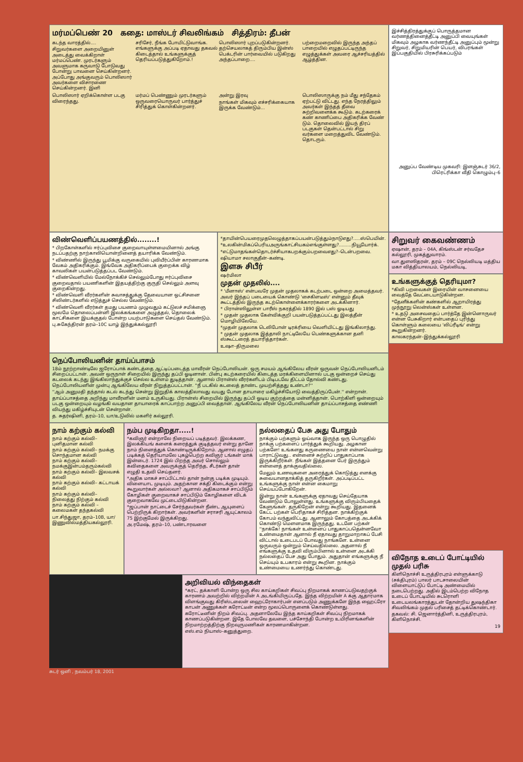மர்மப்பெண் 20 கதை: மாஸ்டர் சிவலிங்கம் சித்திரம்: தீபன்
கடந்த வாரத்தில்....
சிறுவர்களை அறையினுள் அடைத்து வைக்கிறாள் மர்மப்பெண். முரடர்களும் அவளுமாக கருவாடு போடுவது போன்று பாவனை செய்கின்றனர். அப்போது அங்குவரும் பொலிஸார் அவர்களை விசாரணை செய்கின்றனர். இனி
சரிசேர், நீங்க போயிட்டுவாங்க. எங்களுக்கு அப்படி ஏதாவது தகவல் கிடைத்தால் உங்களுக்குத் தெரியப்படுத்துகிறோம்.!
பொலிஸார் புறப்படுகின்றனர். தற்செயலாகத் திரும்பிய இன்ஸ் பெக்டரின் பார்வையில் படுகிறது அந்தப்பாறை....
பற்றைமறைவில் இருந்த அந்தப் பாறையில் எழுதப்பட்டிருந்த எழுத்துக்கள் அவரை ஆச்சரியத்தில் ஆழ்த்தின.
பொலிஸார் ஏறிக்கொள்ள படகு விரைந்தது.
மர்மப் பெண்ணும் முரடர்களும் ஒருவரையொருவர் பார்த்துச் சிரித்துக் கொள்கின்றனர்.
அன்று இரவு
நாங்கள் மிகவும் எச்சரிக்கையாக இருக்க வேண்டும்...
பொலிஸாருக்கு நம் மீது சந்தேகம் ஏற்பட்டு விட்டது. எந்த நேரத்திலும் அவர்கள் இந்தத் தீவை சுற்றிவளைக்க கூடும். கடற்கரைக் கண் காணிப்பை அதிகரிக்க வேண் டும். தொலைவில் இயந் திரப் படகுகள் தென்பட்டால் சிறு வர்களை மறைத்துவிட வேண்டும். தொடரும்.
விண்வெளிப்பயணத்தில்........!
* பிறகோள்களில் ஈர்ப்புவிசை குறைவாயுள்ளமையினால் அங்கு நடப்பதற்கு நாற்காலியொன்றினைத் தயாரிக்க வேண்டும்.
* விண்ணில் இருந்து பூமிக்கு வருகையில் புவியீர்ப்பின் காரணமாக வேகம் அதிகரிக்கும். இங்வேக அதிகரிப்பைக் குறைக்க விழ் காவலிகள் பயன்படுத்தப்பட வேண்டும்.
* விண்வெளியில் மேல்நோக்கிச் செல்லும்போது ஈர்ப்புவிசை குறைவதால் பயணிகளின் இதயத்திற்கு குருதி செல்லும் அளவு குறைகின்றது.
* விண்வெளி வீரர்களின் சுவாசத்துக்கு தேவையான ஒட்சிசனை சிலிண்டர்களில் எடுத்துச் செல்ல வேண்டும்.
* விண்வெளி வீரர்கள் தமது பயணம் முழுவதும் கட்டுலச் சமிக்ஞை மூலமே தொலைப்பன்னி இலக்கங்களை அழுத்தல், தொலைக் காட்சிகளை இயக்குதல் போன்ற பயற்பாடுகளை செய்தல் வேண்டும்.
பு.சுகேந்திரன் தரம்–10C யாழ் இந்துக்கல்லூரி
*தாயின்பெயரைமுதலெழுத்தாகப்பயன்படுத்தும்நாடுஎது?.....ஸ்பெயின்.
*உலகின்மிகப்பெரியஅருங்காட்சியகம்எங்குள்ளது?.........நியூயோர்க்.
*எட்டுமாதங்கள்தொடர்ச்சியாகபறக்கும்பறவைஎது?–டென்பறவை.
ஷியாமா சலாகுதீன்–கண்டி.
இளசு சிபீர்
ஷர்மிலா
முதன் முதலில்....
* 'மீனாஸ்' என்பவரே முதன் முதலாகக் கடற்படை ஒன்றை அமைத்தவர். அவர் இந்தப் படையைக் கொண்டு 'சைகிளடீஸ்' என்னும் தீவுக் கூட்டத்தில் இருந்த கடற்கொள்ளைக்காரர்களை அடக்கினார்.
* பிரான்ஸிலுள்ள பாரீஸ் நகரத்தில் 1890 இல் பஸ் ஓடியது
* முதன் முதலாக கேள்விக்குறி பயன்படுத்தப்பட்டது இலத்தீன் மொழியிலேயே.
*முதன் முதலாக டெலிபோன் டிரக்ரியை வெளியிட்டது இங்கிலாந்து.
* முதன் முதலாக இத்தாலி நாட்டிலேயே பெண்களுக்கான தனி ஸ்கூட்டரைத் தயாரித்தார்கள்.
உஷா–திருமலை
நெப்போலியனின் தாய்ப்பாசம்
18ம் நூற்றாண்டிலே ஐரோப்பாக் கண்டத்தை ஆட்டிப்படைத்த மாவீரன் நெப்போலியன். ஒரு சமயம் ஆங்கிலேய வீரன் ஒருவன் நெப்போலியனிடம் சிறைப்பட்டான். அவன் ஒருநாள் சிறையில் இருந்து தப்பி ஓடினான். பின்பு கடற்கரையில் கிடைத்த மரக்கிளையினால் படகு ஒன்றைச் செய்து கடலைக் கடந்து இங்கிலாந்துக்குச் செல்ல உள்ளம் துடித்தான். ஆனால் பிரான்ஸ் வீரர்களிடம் பிடிபடவே திட்டம் தோல்வி கண்டது. நெப்போலியனின் முன்பு ஆங்கிலேய வீரன் நிறுத்தப்பட்டான். ''நீ படகில் கடலைத் தாண்ட முயற்சித்தது உண்டா?''
''ஆம் அனுமதி தந்தால் கடல் கடந்து சென்று இறுதிக் காலத்திலாவது வயது போன தாயாரை மகிழ்ச்சியோடு வைத்திருப்பேன்.'' என்றான்.
தாய்ப்பாசத்தை அறிந்து மாவீரனின் மனம் உருகியது. பிரான்ஸ் சிறையில் இருந்து தப்பி ஓடிய குற்றத்தை மன்னித்தான். பொற்கிளி ஒன்றையும் படகு ஒன்றையும் வழங்கி வயதான தாயாரைக் காப்பாற்ற அனுப்பி வைத்தான். ஆங்கிலேய வீரன் நெப்போலியனின் தாய்ப்பாசத்தை எண்ணி வியந்து மகிழ்ச்சியுடன் சென்றான்.
த. சுதர்ஷினி, தரம்–10, யா/உடுவில் மகளிர் கல்லூரி.
நாம் கற்கும் கல்வி
நாம் கற்கும் கல்வி– புனிதமான கல்வி
நாம் கற்கும் கல்வி– நமக்கு சொந்தமான கல்வி
நாம் கற்கும் கல்வி– நமக்குஇன்பம்தரும்கல்வி
நாம் கற்கும் கல்வி– இலவசக் கல்வி
நாம் கற்கும் கல்வி– கட்டாயக் கல்வி
நாம் கற்கும் கல்வி– நிலைத்து நிற்கும் கல்வி
நாம் கற்கும் கல்வி – கலைமகள் தந்தகல்வி
பா.சிந்துஜா, தரம்–10B, யா/இணுவில்மத்தியகல்லூரி.
நம்ப முடிகிறதா.....!
*கவிஞர் என்றாலே நிறையப் படித்தவர். இலக்கண, இலக்கியங் களைக் கரைத்துக் குடித்தவர் என்று தானே நாம் நினைத்துக் கொண்டிருக்கிறோம். ஆனால் எழுதப் படிக்கத் தெரியாமலே புகழ்பெற்ற கவிஞர் டங்கன் மாக் இன்டைர். 1724 இல் பிறந்த அவர் சொல்லும் கவிதைகளை அவருக்குத் தெரிந்த, சீடர்கள் தான் எழுதி உதவி செய்தனர்.
*அதிக மாகச் சாப்பிட்டால் தான் நன்கு படிக்க முடியும். விளையாட முடியும். அதற்கான சக்தி கிடைக்கும் என்று கூறுவார்கள் அல்லவா? ஆனால் அதிகமாகச் சாப்பிடும் கோழிகள் குறைவாகச் சாப்பிடும் கோழிகளை விடக் குறைவாகவே முட்டையிடுகின்றன.
*ஜப்பான் நாட்டைச் சேர்ந்தவர்கள் நீண்ட ஆயுளைப் பெற்றிருக் கிறார்கள். அவர்களின் சராசரி ஆயுட்காலம் 75 இற்குமேல் இருக்கிறது.
அ.ரமேஷ், தரம்–10, பண்டாரவளை
நல்லதைப் பேசு அது போதும்
நாக்கும் பற்களும் ஓய்வாக இருந்த ஒரு பொழுதில் நாக்கு பற்களைப் பார்த்துக் கூறியது. அழகான பற்களே! உங்களது கருணையை நான் என்னவென்று பாராட்டுவது.. என்னைச் சுற்றிப் பாதுகாப்பாக இருக்கிறீர்கள். நீங்கள் இத்தனை பேர் இருந்தும் என்னைத் தாக்குவதில்லை.
மேலும் உணவுகளை அரைத்துக் கொடுத்து எனக்கு சுவையானதாக்கித் தருகிறீர்கள். அப்படிப்பட்ட உங்களுக்கு நான் என்ன கைமாறு செய்யப்போகிறேன்.
இன்று நான் உங்களுக்கு ஏதாவது செய்தேயாக வேண்டும் போலுள்ளது. உங்களுக்கு விரும்பியதைக் கேளுங்கள். தருகிறேன் என்று கூறியது. இதனைக் கேட்ட பற்கள் பெரிதாகச் சிரித்தன. நாக்கிற்குக் கோபம் வந்துவிட்டது. ஆனாலும் கோபத்தை அடக்கிக் கொண்டு மௌனமாக இருந்தது. உடனே பற்கள் ''நாக்கே! நாங்கள் உன்னைப் பாதுகாப்பதென்னவோ உண்மைதான் ஆனால் நீ ஏதாவது தாறுமாறாகப் பேசி விட்டால் உடைபடப் போவது நாங்களே. உன்னை ஒருவரும் ஒன்றும் செய்வதில்லை. அதனால் நீ எங்களுக்கு உதவி விரும்பினால் உன்னை அடக்கி நல்லதைப் பேச அது போதும். அதுதான் எங்களுக்கு நீ செய்யும் உபகாரம் என்று கூறின. நாக்கும் உண்மையை உணர்ந்து கொண்டது.
அறிவியல் விந்தைகள்
*கரட், தக்காளி போன்ற ஒரு சில காய்கறிகள் சிவப்பு நிறமாகக் காணப்படுவதற்குக் காரணம் அவற்றில் விற்றமின் A அடங்கியிருப்பதே. இந்த விற்றமின் A க்கு ஆதாரமாக விளங்குவது கிரிஸ்டலைன் ஹைட்ரோகார்பன் எனப்படும் அணுக்களே இந்த ஹைட்ரோ காபன் அணுக்கள் கரோட்டீன் என்ற மூலப்பொருளைக் கொண்டுள்ளது.
கரோட்டீனின் நிறம் சிவப்பு. அதனாலேயே இந்த காய்கறிகள் சிவப்பு நிறமாகக் காணப்படுகின்றன. இதே போலவே தவளை, பச்சோந்தி போன்ற உயிரினங்களின் நிறமாற்றத்திற்கு நிறவுருமணிகள் காரணமாகின்றன.
எஸ்.எம் நியாஸ்–கனுத்துறை.
சுடர் ஒளி , நவம்பர் 18, 2001
இச்சித்திரத்துக்குப் பொருத்தமான வர்ணத்தினைத்தீட்டி அனுப்பி வையுங்கள் மிகவும் அழகாக வர்ணந்தீட்டி அனுப்பும் மூன்று சிறுவர், சிறுமியரின் பெயர், விபரங்கள் இப்பகுதியில் பிரசுரிக்கப்படும்
அனுப்ப வேண்டிய முகவரி: இளஞ்சுடர் 36/2, பிரெட்ரிக்கா வீதி கொழும்பு–6
சிறுவர் கைவண்ணம்
ஏஷான், தரம் – 04A, கிங்ஸ்டன் சர்வதேச கல்லூரி, முகத்துவாரம்.
வா.துளஸிதரன், தரம் – 09C நெல்லியடி மத்திய மகா வித்தியாலயம், நெல்லியடி,
உங்களுக்குத் தெரியுமா?
*கிவி பறவைகள் இரையின் வாசனையை வைத்தே வேட்டையாடுகின்றன.
*தேனீக்களின் கண்களில் ஆறாயிரத்து முந்நூறு லென்ஸ்கள் உள்ளன.
* உதடு அசைவதைப் பார்த்தே இன்னொருவர் என்ன பேசுகிறார் என்பதைப் புரிந்து கொள்ளும் கலையை 'லிப்ரீடிங்' என்று கூறுகின்றனர்.
காலகரந்தன்–இந்துக்கல்லூரி
விநோத உடைப் போட்டியில் முதல் பரிசு
கிளிநொச்சி உருத்திரபுரம் எள்ளுக்காடு (சக்திபுரம்) பாலர் பாடசாலையின் விளையாட்டுப் போட்டி அண்மையில் நடைபெற்றது. அதில் இடம்பெற்ற விநோத உடைப் போட்டியில் சுடரொளி உடையலங்காரத்துடன் தோன்றிய துஷந்திகா சிவலிங்கம் முதல் பரிசைத் தட்டிக்கொண்டார்.
தகவல்: சி. ஜெனார்த்தினி, உருத்திரபுரம், கிளிநொச்சி.
19